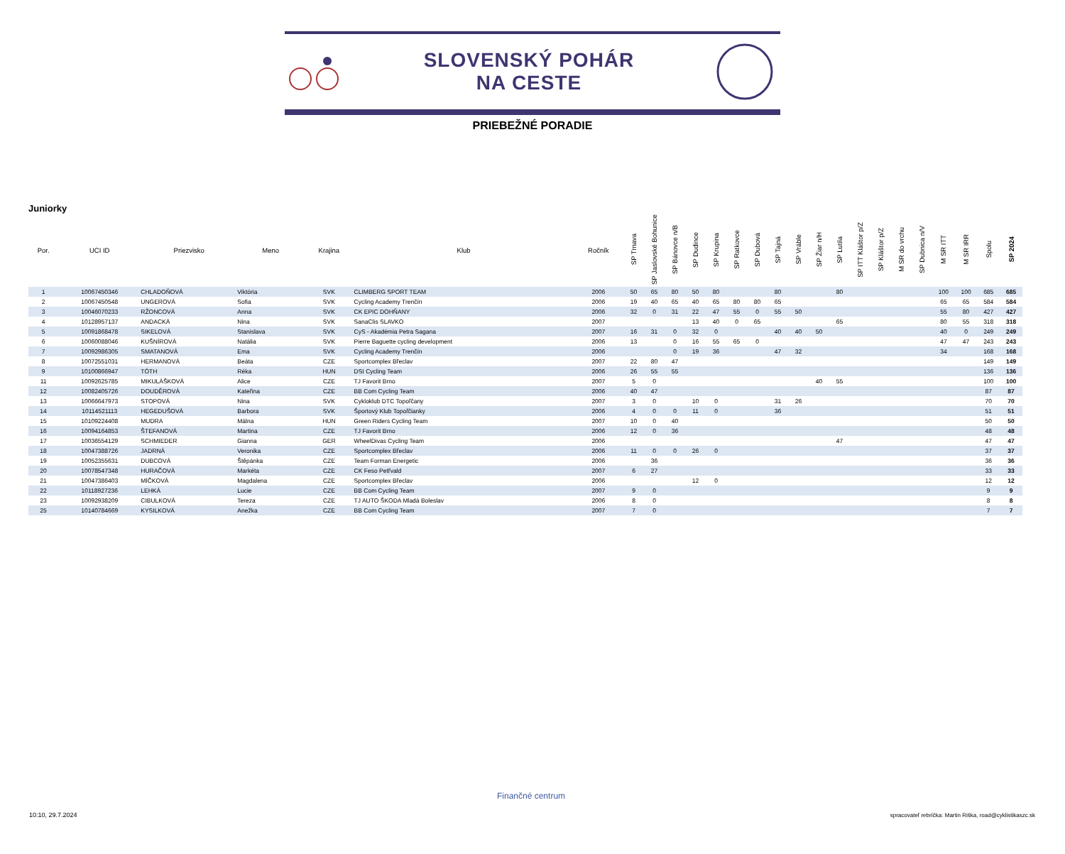SLOVENSKÝ POHÁR
NA CESTE
PRIEBEŽNÉ PORADIE
Juniorky
| Por. | UCI ID | Priezvisko | Meno | Krajina | Klub | Ročník | SP Trnava | SP Jaslovské Bohunice | SP Bánovce n/B | SP Dudince | SP Krupina | SP Ratkovce | SP Dubová | SP Tajná | SP Vráble | SP Žiar n/H | SP Lutila | SP ITT Kláštor p/Z | SP Kláštor p/Z | M SR do vrchu | SP Dubnica n/V | M SR ITT | M SR IRR | Spolu | SP 2024 |
| --- | --- | --- | --- | --- | --- | --- | --- | --- | --- | --- | --- | --- | --- | --- | --- | --- | --- | --- | --- | --- | --- | --- | --- | --- | --- |
| 1 | 10067450346 | CHLADOŇOVÁ | Viktória | SVK | CLIMBERG SPORT TEAM | 2006 | 50 | 65 | 80 | 50 | 80 | | | 80 | | | 80 | | | | | 100 | 100 | 685 | 685 |
| 2 | 10067450548 | UNGEROVÁ | Sofia | SVK | Cycling Academy Trenčín | 2006 | 19 | 40 | 65 | 40 | 65 | 80 | 80 | 65 | | | | | | | | 65 | 65 | 584 | 584 |
| 3 | 10046070233 | RŽONCOVÁ | Anna | SVK | CK EPIC DOHŇANY | 2006 | 32 | 0 | 31 | 22 | 47 | 55 | 0 | 55 | 50 | | | | | | | 55 | 80 | 427 | 427 |
| 4 | 10128957137 | ANDACKÁ | Nina | SVK | SanaClis SLAVKO | 2007 | | | | 13 | 40 | 0 | 65 | | | | 65 | | | | | 80 | 55 | 318 | 318 |
| 5 | 10091868478 | SIKELOVÁ | Stanislava | SVK | CyS - Akadémia Petra Sagana | 2007 | 16 | 31 | 0 | 32 | 0 | | | 40 | 40 | 50 | | | | | | 40 | 0 | 249 | 249 |
| 6 | 10060088046 | KUŠNÍROVÁ | Natália | SVK | Pierre Baguette cycling development | 2006 | 13 | | 0 | 16 | 55 | 65 | 0 | | | | | | | | | 47 | 47 | 243 | 243 |
| 7 | 10092986305 | SMATANOVÁ | Ema | SVK | Cycling Academy Trenčín | 2006 | | | 0 | 19 | 36 | | | 47 | 32 | | | | | | | 34 | | 168 | 168 |
| 8 | 10072551031 | HERMANOVÁ | Beáta | CZE | Sportcomplex Břeclav | 2007 | 22 | 80 | 47 | | | | | | | | | | | | | | | 149 | 149 |
| 9 | 10100866947 | TÓTH | Réka | HUN | DSI Cycling Team | 2006 | 26 | 55 | 55 | | | | | | | | | | | | | | | 136 | 136 |
| 11 | 10092625785 | MIKULÁŠKOVÁ | Alice | CZE | TJ Favorit Brno | 2007 | 5 | 0 | | | | | | | | 40 | 55 | | | | | | | 100 | 100 |
| 12 | 10082405726 | DOUDĚROVÁ | Kateřina | CZE | BB Com Cycling Team | 2006 | 40 | 47 | | | | | | | | | | | | | | | | 87 | 87 |
| 13 | 10066647973 | STOPOVÁ | Nina | SVK | Cykloklub DTC Topoľčany | 2007 | 3 | 0 | | 10 | 0 | | | 31 | 26 | | | | | | | | | 70 | 70 |
| 14 | 10114521113 | HEGEDUŠOVÁ | Barbora | SVK | Športový Klub Topoľčianky | 2006 | 4 | 0 | 0 | 11 | 0 | | | 36 | | | | | | | | | | 51 | 51 |
| 15 | 10109224408 | MUDRA | Málna | HUN | Green Riders Cycling Team | 2007 | 10 | 0 | 40 | | | | | | | | | | | | | | | 50 | 50 |
| 16 | 10094164853 | ŠTEFANOVÁ | Martina | CZE | TJ Favorit Brno | 2006 | 12 | 0 | 36 | | | | | | | | | | | | | | | 48 | 48 |
| 17 | 10036554129 | SCHMIEDER | Gianna | GER | WheelDivas Cycling Team | 2006 | | | | | | | | | | | 47 | | | | | | | 47 | 47 |
| 18 | 10047388726 | JADRNÁ | Veronika | CZE | Sportcomplex Břeclav | 2006 | 11 | 0 | 0 | 26 | 0 | | | | | | | | | | | | | 37 | 37 |
| 19 | 10052355631 | DUBCOVÁ | Štěpánka | CZE | Team Forman Energetic | 2006 | | 36 | | | | | | | | | | | | | | | | 36 | 36 |
| 20 | 10078547348 | HURAČOVÁ | Markéta | CZE | CK Feso Petřvald | 2007 | 6 | 27 | | | | | | | | | | | | | | | | 33 | 33 |
| 21 | 10047386403 | MÍČKOVÁ | Magdalena | CZE | Sportcomplex Břeclav | 2006 | | | | 12 | 0 | | | | | | | | | | | | | 12 | 12 |
| 22 | 10118927236 | LEHKÁ | Lucie | CZE | BB Com Cycling Team | 2007 | 9 | 0 | | | | | | | | | | | | | | | | 9 | 9 |
| 23 | 10092938209 | CIBULKOVÁ | Tereza | CZE | TJ AUTO ŠKODA Mladá Boleslav | 2006 | 8 | 0 | | | | | | | | | | | | | | | | 8 | 8 |
| 25 | 10140784669 | KYSILKOVÁ | Anežka | CZE | BB Com Cycling Team | 2007 | 7 | 0 | | | | | | | | | | | | | | | | 7 | 7 |
10:10, 29.7.2024
Finančné centrum
spracovateľ rebríčka: Martin Riška, road@cyklistikaszc.sk